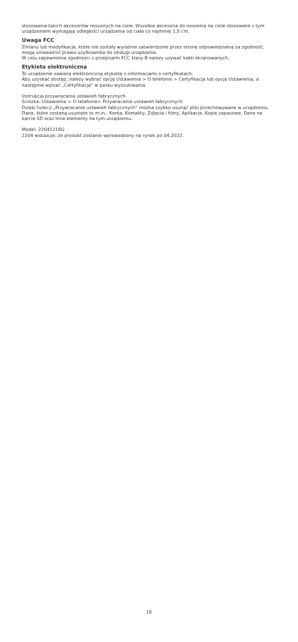stosowania takich akcesoriów noszonych na ciele. Wszelkie akcesoria do noszenia na ciele stosowane z tym urządzeniem wymagają odległości urządzenia od ciała co najmniej 1,5 cm.
Uwaga FCC
Zmiany lub modyfikacje, które nie zostały wyraźnie zatwierdzone przez stronę odpowiedzialną za zgodność, mogą unieważnić prawo użytkownika do obsługi urządzenia.
W celu zapewnienia zgodności z przepisami FCC klasy B należy używać kabli ekranowanych.
Etykieta elektroniczna
To urządzenie zawiera elektroniczną etykietę z informacjami o certyfikatach.
Aby uzyskać dostęp, należy wybrać opcję Ustawienia > O telefonie > Certyfikacja lub opcję Ustawienia, a następnie wpisać „Certyfikacja” w pasku wyszukiwania.
Instrukcja przywracania ustawień fabrycznych
Ścieżka: Ustawienia > O telefonie> Przywracanie ustawień fabrycznych
Dzięki funkcji „Przywracanie ustawień fabrycznych” można szybko usunąć pliki przechowywane w urządzeniu. Dane, które zostaną usunięte to m.in.: Konta, Kontakty, Zdjęcia i filmy, Aplikacje, Kopie zapasowe, Dane na karcie SD oraz Inne elementy na tym urządzeniu.
Model: 22041216G
2204 wskazuje, że produkt zostanie wprowadzony na rynek po 04.2022.
16